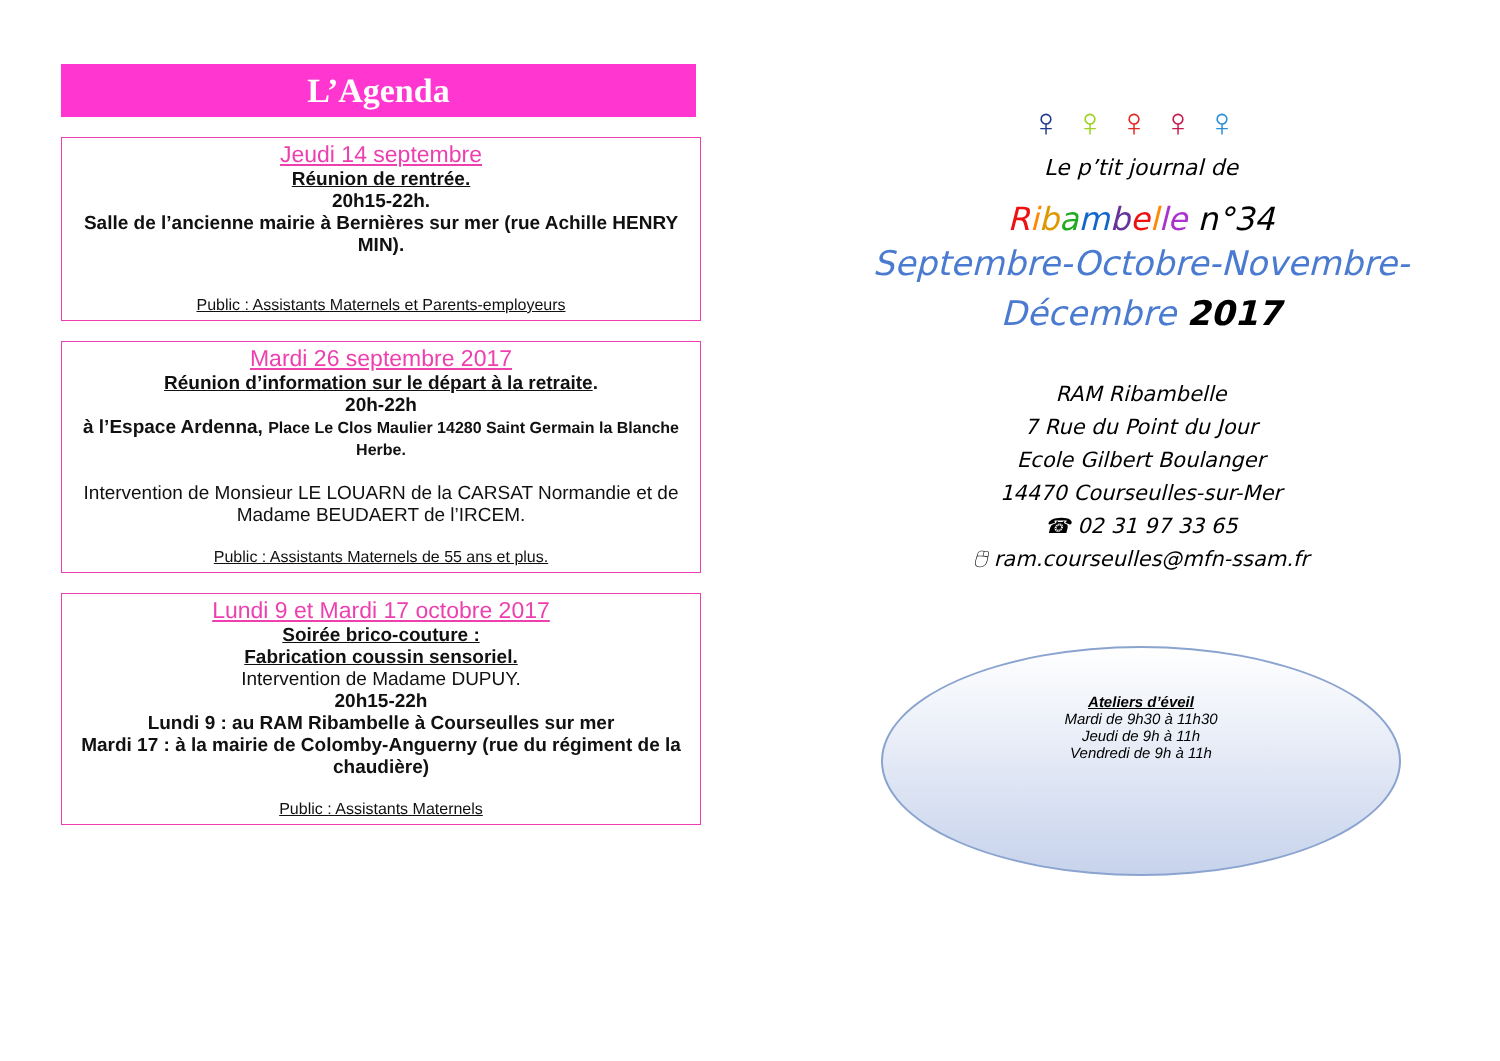L’Agenda
Jeudi 14 septembre
Réunion de rentrée.
20h15-22h.
Salle de l’ancienne mairie à Bernières sur mer (rue Achille HENRY MIN).
Public : Assistants Maternels et Parents-employeurs
Mardi 26 septembre 2017
Réunion d’information sur le départ à la retraite.
20h-22h
à l’Espace Ardenna, Place Le Clos Maulier 14280 Saint Germain la Blanche Herbe.
Intervention de Monsieur LE LOUARN de la CARSAT Normandie et de Madame BEUDAERT de l’IRCEM.
Public : Assistants Maternels de 55 ans et plus.
Lundi 9 et Mardi 17 octobre 2017
Soirée brico-couture :
Fabrication coussin sensoriel.
Intervention de Madame DUPUY.
20h15-22h
Lundi 9 : au RAM Ribambelle à Courseulles sur mer
Mardi 17 : à la mairie de Colomby-Anguerny (rue du régiment de la chaudière)
Public : Assistants Maternels
♀♀♀♀♀
Le p’tit journal de
Ribambelle n°34
Septembre-Octobre-Novembre-
Décembre 2017
RAM Ribambelle
7 Rue du Point du Jour
Ecole Gilbert Boulanger
14470 Courseulles-sur-Mer
☎ 02 31 97 33 65
🖰 ram.courseulles@mfn-ssam.fr
Ateliers d’éveil
Mardi de 9h30 à 11h30
Jeudi de 9h à 11h
Vendredi de 9h à 11h